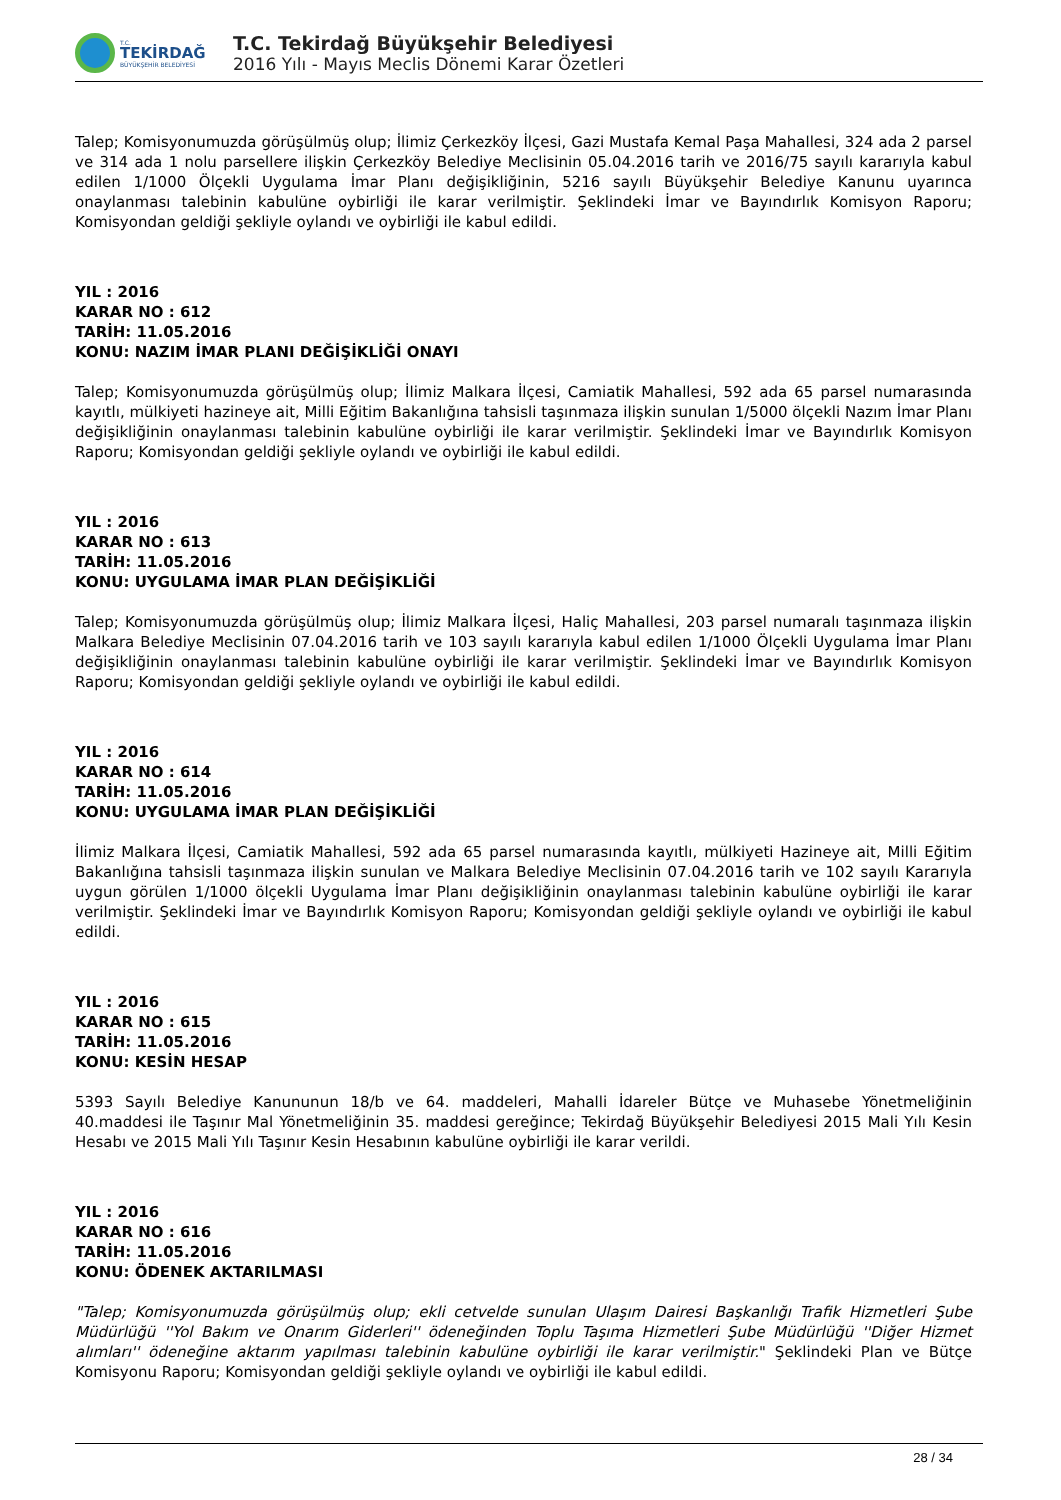T.C.
TEKİRDAĞ
BÜYÜKŞEHİR BELEDİYESİ
T.C. Tekirdağ Büyükşehir Belediyesi
2016 Yılı - Mayıs Meclis Dönemi Karar Özetleri
Talep; Komisyonumuzda görüşülmüş olup; İlimiz Çerkezköy İlçesi, Gazi Mustafa Kemal Paşa Mahallesi, 324 ada 2 parsel ve 314 ada 1 nolu parsellere ilişkin Çerkezköy Belediye Meclisinin 05.04.2016 tarih ve 2016/75 sayılı kararıyla kabul edilen 1/1000 Ölçekli Uygulama İmar Planı değişikliğinin, 5216 sayılı Büyükşehir Belediye Kanunu uyarınca onaylanması talebinin kabulüne oybirliği ile karar verilmiştir. Şeklindeki İmar ve Bayındırlık Komisyon Raporu; Komisyondan geldiği şekliyle oylandı ve oybirliği ile kabul edildi.
YIL : 2016
KARAR NO : 612
TARİH: 11.05.2016
KONU: NAZIM İMAR PLANI DEĞİŞİKLİĞİ ONAYI
Talep; Komisyonumuzda görüşülmüş olup; İlimiz Malkara İlçesi, Camiatik Mahallesi, 592 ada 65 parsel numarasında kayıtlı, mülkiyeti hazineye ait, Milli Eğitim Bakanlığına tahsisli taşınmaza ilişkin sunulan 1/5000 ölçekli Nazım İmar Planı değişikliğinin onaylanması talebinin kabulüne oybirliği ile karar verilmiştir. Şeklindeki İmar ve Bayındırlık Komisyon Raporu; Komisyondan geldiği şekliyle oylandı ve oybirliği ile kabul edildi.
YIL : 2016
KARAR NO : 613
TARİH: 11.05.2016
KONU: UYGULAMA İMAR PLAN DEĞİŞİKLİĞİ
Talep; Komisyonumuzda görüşülmüş olup; İlimiz Malkara İlçesi, Haliç Mahallesi, 203 parsel numaralı taşınmaza ilişkin Malkara Belediye Meclisinin 07.04.2016 tarih ve 103 sayılı kararıyla kabul edilen 1/1000 Ölçekli Uygulama İmar Planı değişikliğinin onaylanması talebinin kabulüne oybirliği ile karar verilmiştir. Şeklindeki İmar ve Bayındırlık Komisyon Raporu; Komisyondan geldiği şekliyle oylandı ve oybirliği ile kabul edildi.
YIL : 2016
KARAR NO : 614
TARİH: 11.05.2016
KONU: UYGULAMA İMAR PLAN DEĞİŞİKLİĞİ
İlimiz Malkara İlçesi, Camiatik Mahallesi, 592 ada 65 parsel numarasında kayıtlı, mülkiyeti Hazineye ait, Milli Eğitim Bakanlığına tahsisli taşınmaza ilişkin sunulan ve Malkara Belediye Meclisinin 07.04.2016 tarih ve 102 sayılı Kararıyla uygun görülen 1/1000 ölçekli Uygulama İmar Planı değişikliğinin onaylanması talebinin kabulüne oybirliği ile karar verilmiştir. Şeklindeki İmar ve Bayındırlık Komisyon Raporu; Komisyondan geldiği şekliyle oylandı ve oybirliği ile kabul edildi.
YIL : 2016
KARAR NO : 615
TARİH: 11.05.2016
KONU: KESİN HESAP
5393 Sayılı Belediye Kanununun 18/b ve 64. maddeleri, Mahalli İdareler Bütçe ve Muhasebe Yönetmeliğinin 40.maddesi ile Taşınır Mal Yönetmeliğinin 35. maddesi gereğince; Tekirdağ Büyükşehir Belediyesi 2015 Mali Yılı Kesin Hesabı ve 2015 Mali Yılı Taşınır Kesin Hesabının kabulüne oybirliği ile karar verildi.
YIL : 2016
KARAR NO : 616
TARİH: 11.05.2016
KONU: ÖDENEK AKTARILMASI
"Talep; Komisyonumuzda görüşülmüş olup; ekli cetvelde sunulan Ulaşım Dairesi Başkanlığı Trafik Hizmetleri Şube Müdürlüğü ''Yol Bakım ve Onarım Giderleri'' ödeneğinden Toplu Taşıma Hizmetleri Şube Müdürlüğü ''Diğer Hizmet alımları'' ödeneğine aktarım yapılması talebinin kabulüne oybirliği ile karar verilmiştir." Şeklindeki Plan ve Bütçe Komisyonu Raporu; Komisyondan geldiği şekliyle oylandı ve oybirliği ile kabul edildi.
28 / 34